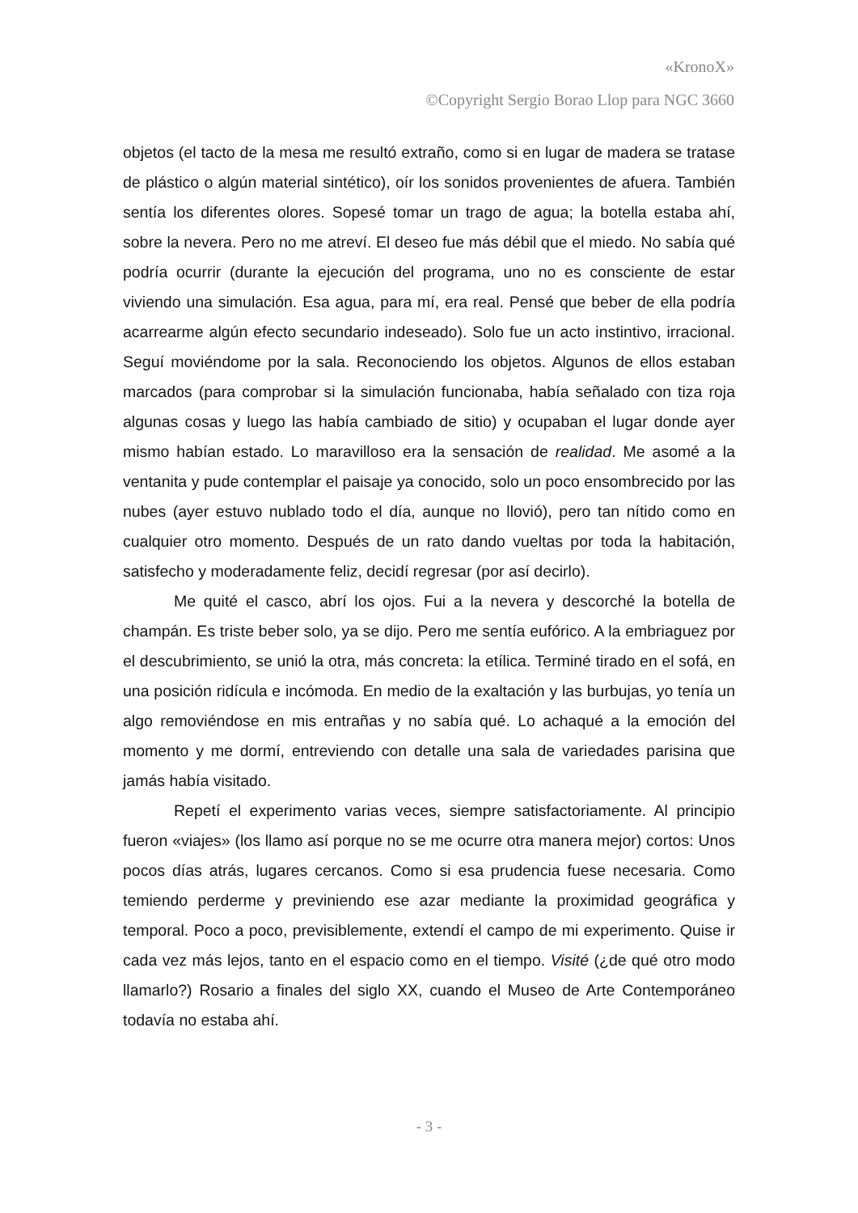«KronoX»
©Copyright Sergio Borao Llop para NGC 3660
objetos (el tacto de la mesa me resultó extraño, como si en lugar de madera se tratase de plástico o algún material sintético), oír los sonidos provenientes de afuera. También sentía los diferentes olores. Sopesé tomar un trago de agua; la botella estaba ahí, sobre la nevera. Pero no me atreví. El deseo fue más débil que el miedo. No sabía qué podría ocurrir (durante la ejecución del programa, uno no es consciente de estar viviendo una simulación. Esa agua, para mí, era real. Pensé que beber de ella podría acarrearme algún efecto secundario indeseado). Solo fue un acto instintivo, irracional. Seguí moviéndome por la sala. Reconociendo los objetos. Algunos de ellos estaban marcados (para comprobar si la simulación funcionaba, había señalado con tiza roja algunas cosas y luego las había cambiado de sitio) y ocupaban el lugar donde ayer mismo habían estado. Lo maravilloso era la sensación de realidad. Me asomé a la ventanita y pude contemplar el paisaje ya conocido, solo un poco ensombrecido por las nubes (ayer estuvo nublado todo el día, aunque no llovió), pero tan nítido como en cualquier otro momento. Después de un rato dando vueltas por toda la habitación, satisfecho y moderadamente feliz, decidí regresar (por así decirlo).
Me quité el casco, abrí los ojos. Fui a la nevera y descorché la botella de champán. Es triste beber solo, ya se dijo. Pero me sentía eufórico. A la embriaguez por el descubrimiento, se unió la otra, más concreta: la etílica. Terminé tirado en el sofá, en una posición ridícula e incómoda. En medio de la exaltación y las burbujas, yo tenía un algo removiéndose en mis entrañas y no sabía qué. Lo achaqué a la emoción del momento y me dormí, entreviendo con detalle una sala de variedades parisina que jamás había visitado.
Repetí el experimento varias veces, siempre satisfactoriamente. Al principio fueron «viajes» (los llamo así porque no se me ocurre otra manera mejor) cortos: Unos pocos días atrás, lugares cercanos. Como si esa prudencia fuese necesaria. Como temiendo perderme y previniendo ese azar mediante la proximidad geográfica y temporal. Poco a poco, previsiblemente, extendí el campo de mi experimento. Quise ir cada vez más lejos, tanto en el espacio como en el tiempo. Visité (¿de qué otro modo llamarlo?) Rosario a finales del siglo XX, cuando el Museo de Arte Contemporáneo todavía no estaba ahí.
- 3 -